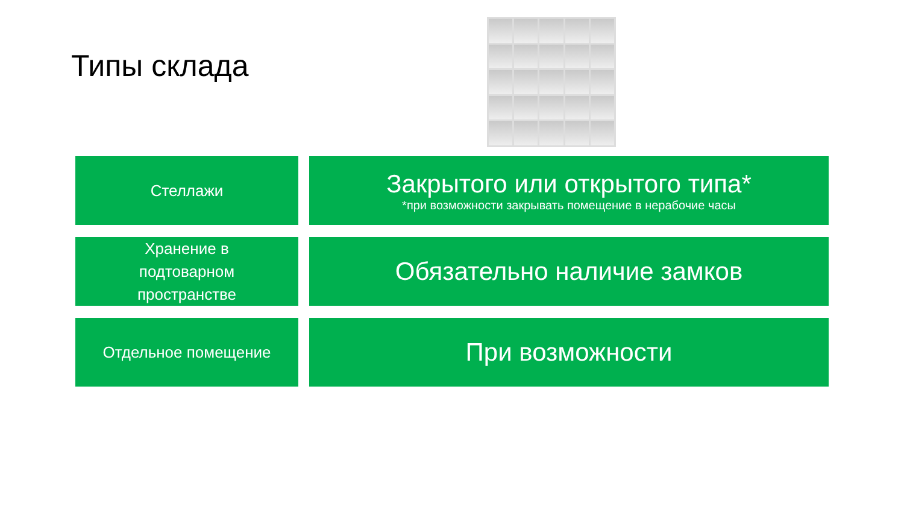Типы склада
Стеллажи
Закрытого или открытого типа*
*при возможности закрывать помещение в нерабочие часы
Хранение в
подтоварном
пространстве
Обязательно наличие замков
Отдельное помещение
При возможности